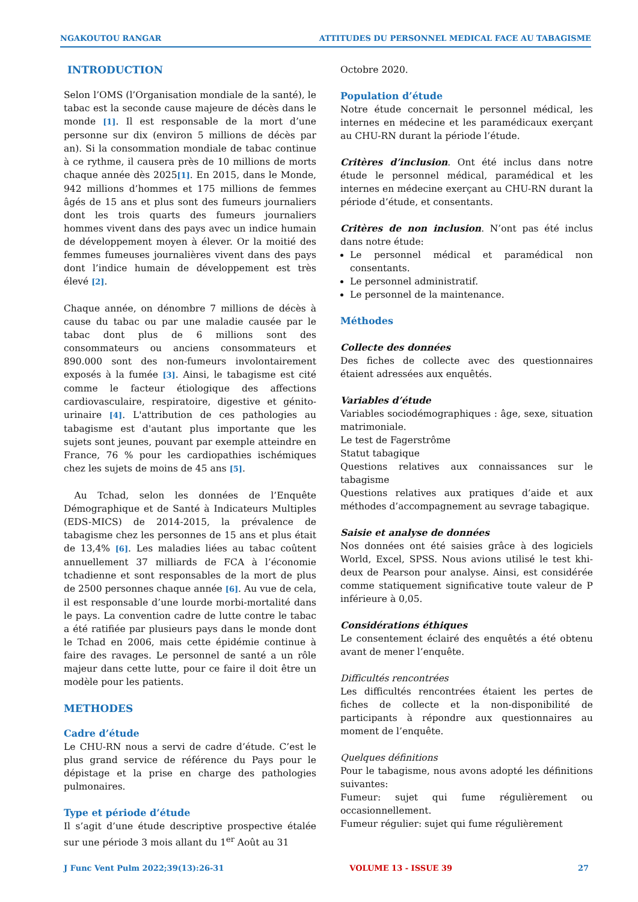NGAKOUTOU RANGAR ATTITUDES DU PERSONNEL MEDICAL FACE AU TABAGISME
INTRODUCTION
Selon l’OMS (l’Organisation mondiale de la santé), le tabac est la seconde cause majeure de décès dans le monde [1]. Il est responsable de la mort d’une personne sur dix (environ 5 millions de décès par an). Si la consommation mondiale de tabac continue à ce rythme, il causera près de 10 millions de morts chaque année dès 2025[1]. En 2015, dans le Monde, 942 millions d’hommes et 175 millions de femmes âgés de 15 ans et plus sont des fumeurs journaliers dont les trois quarts des fumeurs journaliers hommes vivent dans des pays avec un indice humain de développement moyen à élever. Or la moitié des femmes fumeuses journalières vivent dans des pays dont l’indice humain de développement est très élevé [2].
Chaque année, on dénombre 7 millions de décès à cause du tabac ou par une maladie causée par le tabac dont plus de 6 millions sont des consommateurs ou anciens consommateurs et 890.000 sont des non-fumeurs involontairement exposés à la fumée [3]. Ainsi, le tabagisme est cité comme le facteur étiologique des affections cardiovasculaire, respiratoire, digestive et génito-urinaire [4]. L'attribution de ces pathologies au tabagisme est d'autant plus importante que les sujets sont jeunes, pouvant par exemple atteindre en France, 76 % pour les cardiopathies ischémiques chez les sujets de moins de 45 ans [5].
Au Tchad, selon les données de l’Enquête Démographique et de Santé à Indicateurs Multiples (EDS-MICS) de 2014-2015, la prévalence de tabagisme chez les personnes de 15 ans et plus était de 13,4% [6]. Les maladies liées au tabac coûtent annuellement 37 milliards de FCA à l’économie tchadienne et sont responsables de la mort de plus de 2500 personnes chaque année [6]. Au vue de cela, il est responsable d’une lourde morbi-mortalité dans le pays. La convention cadre de lutte contre le tabac a été ratifiée par plusieurs pays dans le monde dont le Tchad en 2006, mais cette épidémie continue à faire des ravages. Le personnel de santé a un rôle majeur dans cette lutte, pour ce faire il doit être un modèle pour les patients.
METHODES
Cadre d’étude
Le CHU-RN nous a servi de cadre d’étude. C’est le plus grand service de référence du Pays pour le dépistage et la prise en charge des pathologies pulmonaires.
Type et période d’étude
Il s’agit d’une étude descriptive prospective étalée sur une période 3 mois allant du 1<sup>er</sup> Août au 31
Octobre 2020.
Population d’étude
Notre étude concernait le personnel médical, les internes en médecine et les paramédicaux exerçant au CHU-RN durant la période l’étude.
Critères d’inclusion. Ont été inclus dans notre étude le personnel médical, paramédical et les internes en médecine exerçant au CHU-RN durant la période d’étude, et consentants.
Critères de non inclusion. N’ont pas été inclus dans notre étude:
Le personnel médical et paramédical non consentants.
Le personnel administratif.
Le personnel de la maintenance.
Méthodes
Collecte des données
Des fiches de collecte avec des questionnaires étaient adressées aux enquêtés.
Variables d’étude
Variables sociodémographiques : âge, sexe, situation matrimoniale.
Le test de Fagerstrôme
Statut tabagique
Questions relatives aux connaissances sur le tabagisme
Questions relatives aux pratiques d’aide et aux méthodes d’accompagnement au sevrage tabagique.
Saisie et analyse de données
Nos données ont été saisies grâce à des logiciels World, Excel, SPSS. Nous avions utilisé le test khi-deux de Pearson pour analyse. Ainsi, est considérée comme statiquement significative toute valeur de P inférieure à 0,05.
Considérations éthiques
Le consentement éclairé des enquêtés a été obtenu avant de mener l’enquête.
Difficultés rencontrées
Les difficultés rencontrées étaient les pertes de fiches de collecte et la non-disponibilité de participants à répondre aux questionnaires au moment de l’enquête.
Quelques définitions
Pour le tabagisme, nous avons adopté les définitions suivantes:
Fumeur: sujet qui fume régulièrement ou occasionnellement.
Fumeur régulier: sujet qui fume régulièrement
J Func Vent Pulm 2022;39(13):26-31 VOLUME 13 - ISSUE 39 27